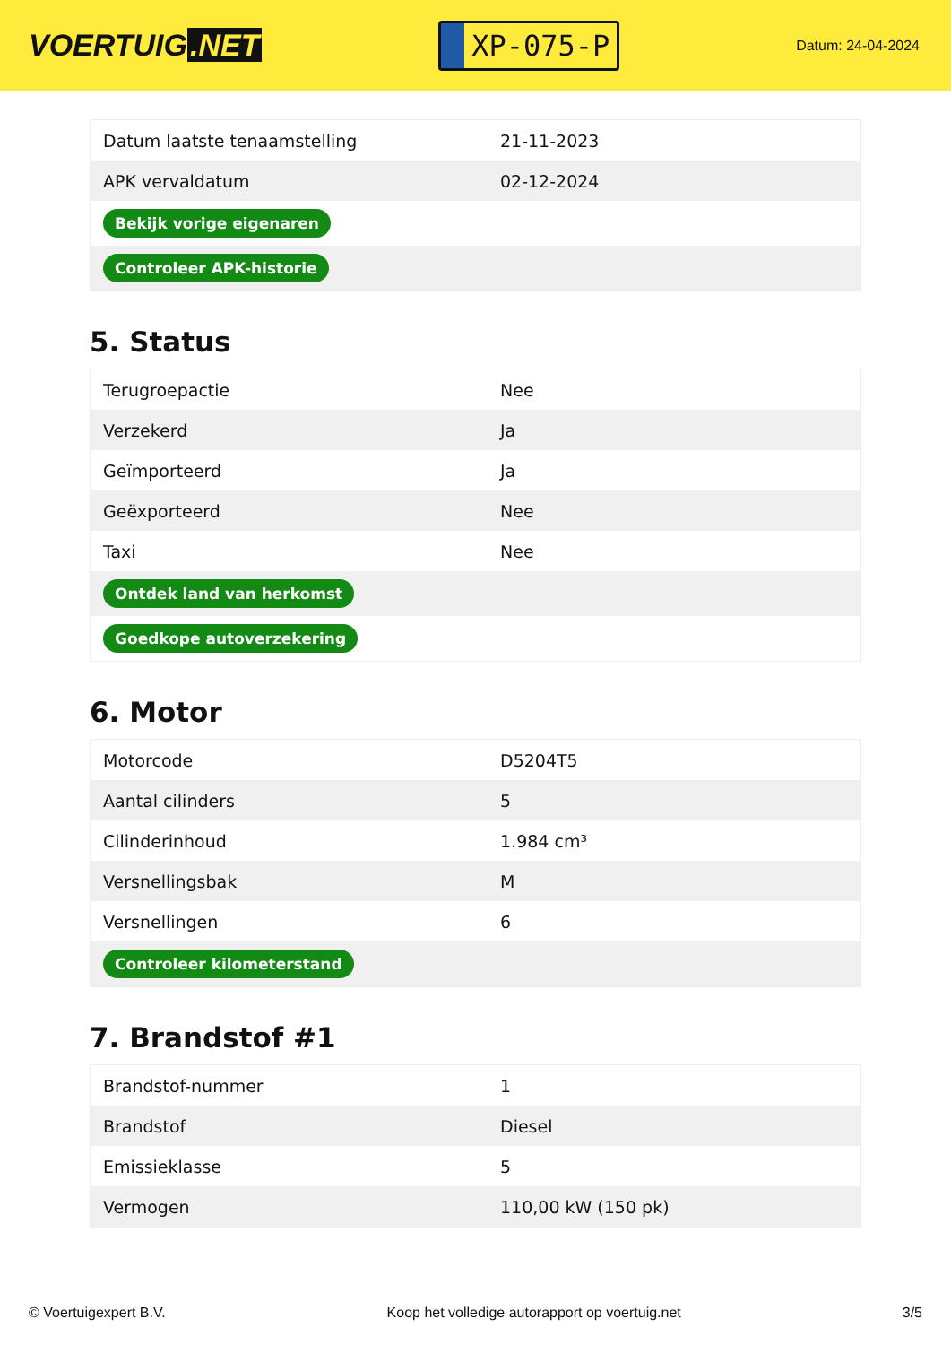VOERTUIG.NET
XP-075-P
Datum: 24-04-2024
| Datum laatste tenaamstelling | 21-11-2023 |
| APK vervaldatum | 02-12-2024 |
| Bekijk vorige eigenaren | |
| Controleer APK-historie | |
5. Status
| Terugroepactie | Nee |
| Verzekerd | Ja |
| Geïmporteerd | Ja |
| Geëxporteerd | Nee |
| Taxi | Nee |
| Ontdek land van herkomst | |
| Goedkope autoverzekering | |
6. Motor
| Motorcode | D5204T5 |
| Aantal cilinders | 5 |
| Cilinderinhoud | 1.984 cm³ |
| Versnellingsbak | M |
| Versnellingen | 6 |
| Controleer kilometerstand | |
7. Brandstof #1
| Brandstof-nummer | 1 |
| Brandstof | Diesel |
| Emissieklasse | 5 |
| Vermogen | 110,00 kW (150 pk) |
© Voertuigexpert B.V. Koop het volledige autorapport op voertuig.net 3/5